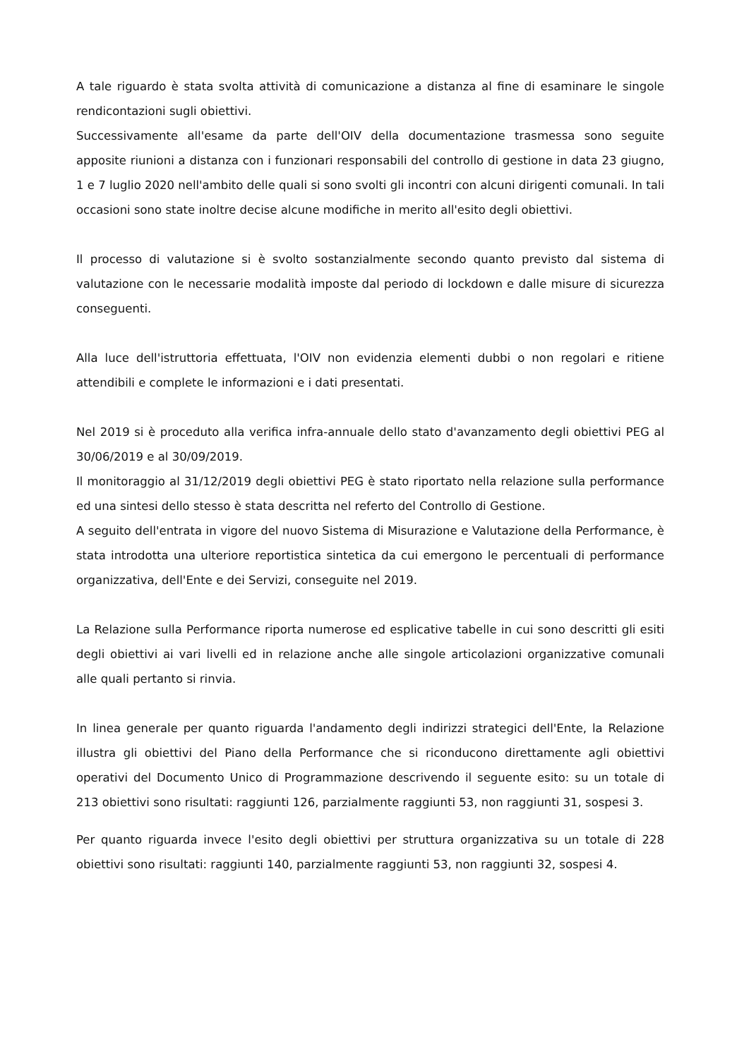A tale riguardo è stata svolta attività di comunicazione a distanza al fine di esaminare le singole rendicontazioni sugli obiettivi.
Successivamente all'esame da parte dell'OIV della documentazione trasmessa sono seguite apposite riunioni a distanza con i funzionari responsabili del controllo di gestione in data 23 giugno, 1 e 7 luglio 2020 nell'ambito delle quali si sono svolti gli incontri con alcuni dirigenti comunali. In tali occasioni sono state inoltre decise alcune modifiche in merito all'esito degli obiettivi.
Il processo di valutazione si è svolto sostanzialmente secondo quanto previsto dal sistema di valutazione con le necessarie modalità imposte dal periodo di lockdown e dalle misure di sicurezza conseguenti.
Alla luce dell'istruttoria effettuata, l'OIV non evidenzia elementi dubbi o non regolari e ritiene attendibili e complete le informazioni e i dati presentati.
Nel 2019 si è proceduto alla verifica infra-annuale dello stato d'avanzamento degli obiettivi PEG al 30/06/2019 e al 30/09/2019.
Il monitoraggio al 31/12/2019 degli obiettivi PEG è stato riportato nella relazione sulla performance ed una sintesi dello stesso è stata descritta nel referto del Controllo di Gestione.
A seguito dell'entrata in vigore del nuovo Sistema di Misurazione e Valutazione della Performance, è stata introdotta una ulteriore reportistica sintetica da cui emergono le percentuali di performance organizzativa, dell'Ente e dei Servizi, conseguite nel 2019.
La Relazione sulla Performance riporta numerose ed esplicative tabelle in cui sono descritti gli esiti degli obiettivi ai vari livelli ed in relazione anche alle singole articolazioni organizzative comunali alle quali pertanto si rinvia.
In linea generale per quanto riguarda l'andamento degli indirizzi strategici dell'Ente, la Relazione illustra gli obiettivi del Piano della Performance che si riconducono direttamente agli obiettivi operativi del Documento Unico di Programmazione descrivendo il seguente esito: su un totale di 213 obiettivi sono risultati: raggiunti 126, parzialmente raggiunti 53, non raggiunti 31, sospesi 3.
Per quanto riguarda invece l'esito degli obiettivi per struttura organizzativa su un totale di 228 obiettivi sono risultati: raggiunti 140, parzialmente raggiunti 53, non raggiunti 32, sospesi 4.